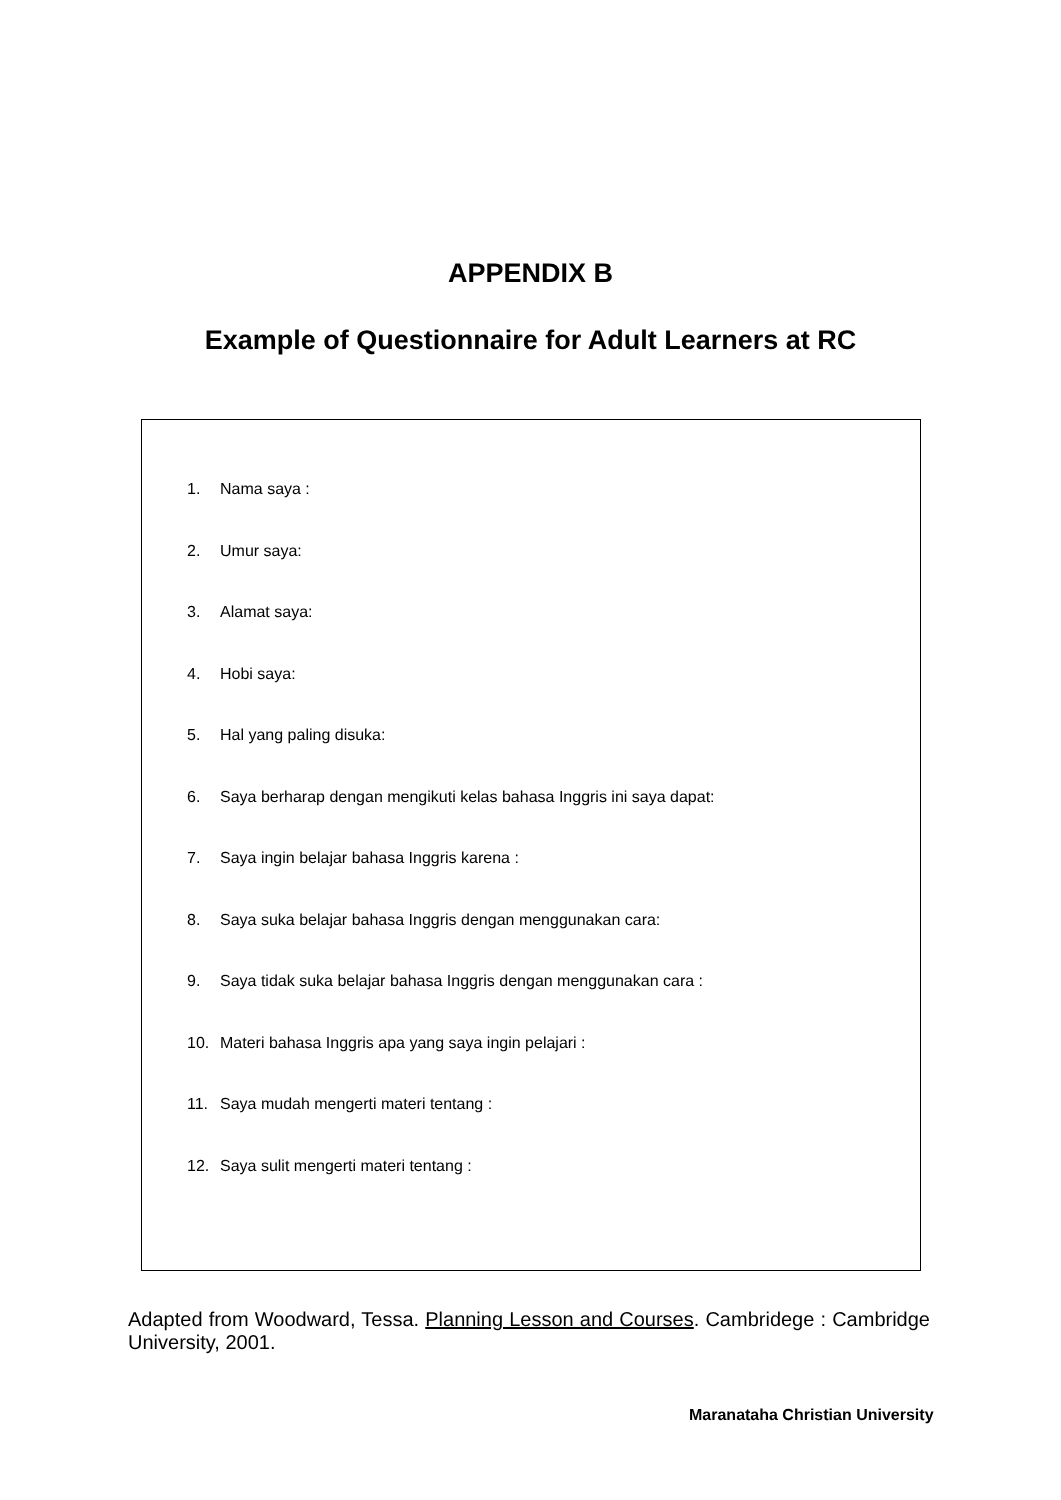APPENDIX B
Example of Questionnaire for Adult Learners at RC
1. Nama saya :
2. Umur saya:
3. Alamat saya:
4. Hobi saya:
5. Hal yang paling disuka:
6. Saya berharap dengan mengikuti kelas bahasa Inggris ini saya dapat:
7. Saya ingin belajar bahasa Inggris karena :
8. Saya suka belajar bahasa Inggris dengan menggunakan cara:
9. Saya tidak suka belajar bahasa Inggris dengan menggunakan cara :
10. Materi bahasa Inggris apa yang saya ingin pelajari :
11. Saya mudah mengerti materi tentang :
12. Saya sulit mengerti materi tentang :
Adapted from Woodward, Tessa. Planning Lesson and Courses. Cambridege : Cambridge University, 2001.
Maranataha Christian University